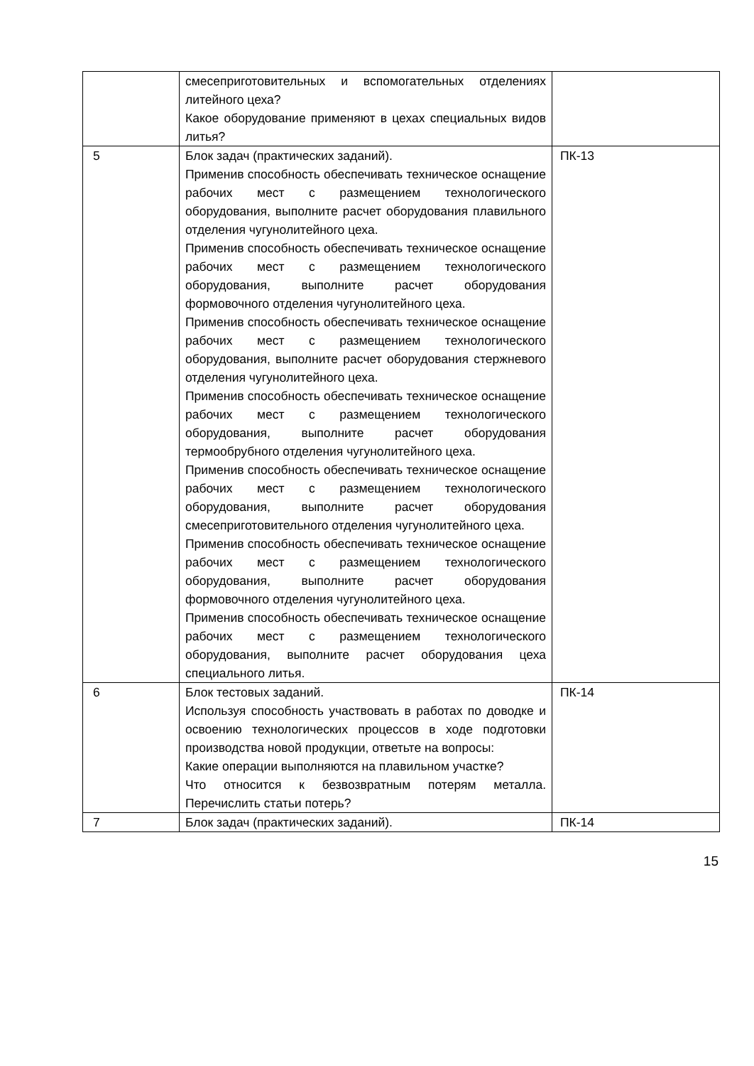| | смесеприготовительных и вспомогательных отделениях литейного цеха? Какое оборудование применяют в цехах специальных видов литья? | |
| 5 | Блок задач (практических заданий). Применив способность обеспечивать техническое оснащение рабочих мест с размещением технологического оборудования, выполните расчет оборудования плавильного отделения чугунолитейного цеха. Применив способность обеспечивать техническое оснащение рабочих мест с размещением технологического оборудования, выполните расчет оборудования формовочного отделения чугунолитейного цеха. Применив способность обеспечивать техническое оснащение рабочих мест с размещением технологического оборудования, выполните расчет оборудования стержневого отделения чугунолитейного цеха. Применив способность обеспечивать техническое оснащение рабочих мест с размещением технологического оборудования, выполните расчет оборудования термообрубного отделения чугунолитейного цеха. Применив способность обеспечивать техническое оснащение рабочих мест с размещением технологического оборудования, выполните расчет оборудования смесеприготовительного отделения чугунолитейного цеха. Применив способность обеспечивать техническое оснащение рабочих мест с размещением технологического оборудования, выполните расчет оборудования формовочного отделения чугунолитейного цеха. Применив способность обеспечивать техническое оснащение рабочих мест с размещением технологического оборудования, выполните расчет оборудования цеха специального литья. | ПК-13 |
| 6 | Блок тестовых заданий. Используя способность участвовать в работах по доводке и освоению технологических процессов в ходе подготовки производства новой продукции, ответьте на вопросы: Какие операции выполняются на плавильном участке? Что относится к безвозвратным потерям металла. Перечислить статьи потерь? | ПК-14 |
| 7 | Блок задач (практических заданий). | ПК-14 |
15